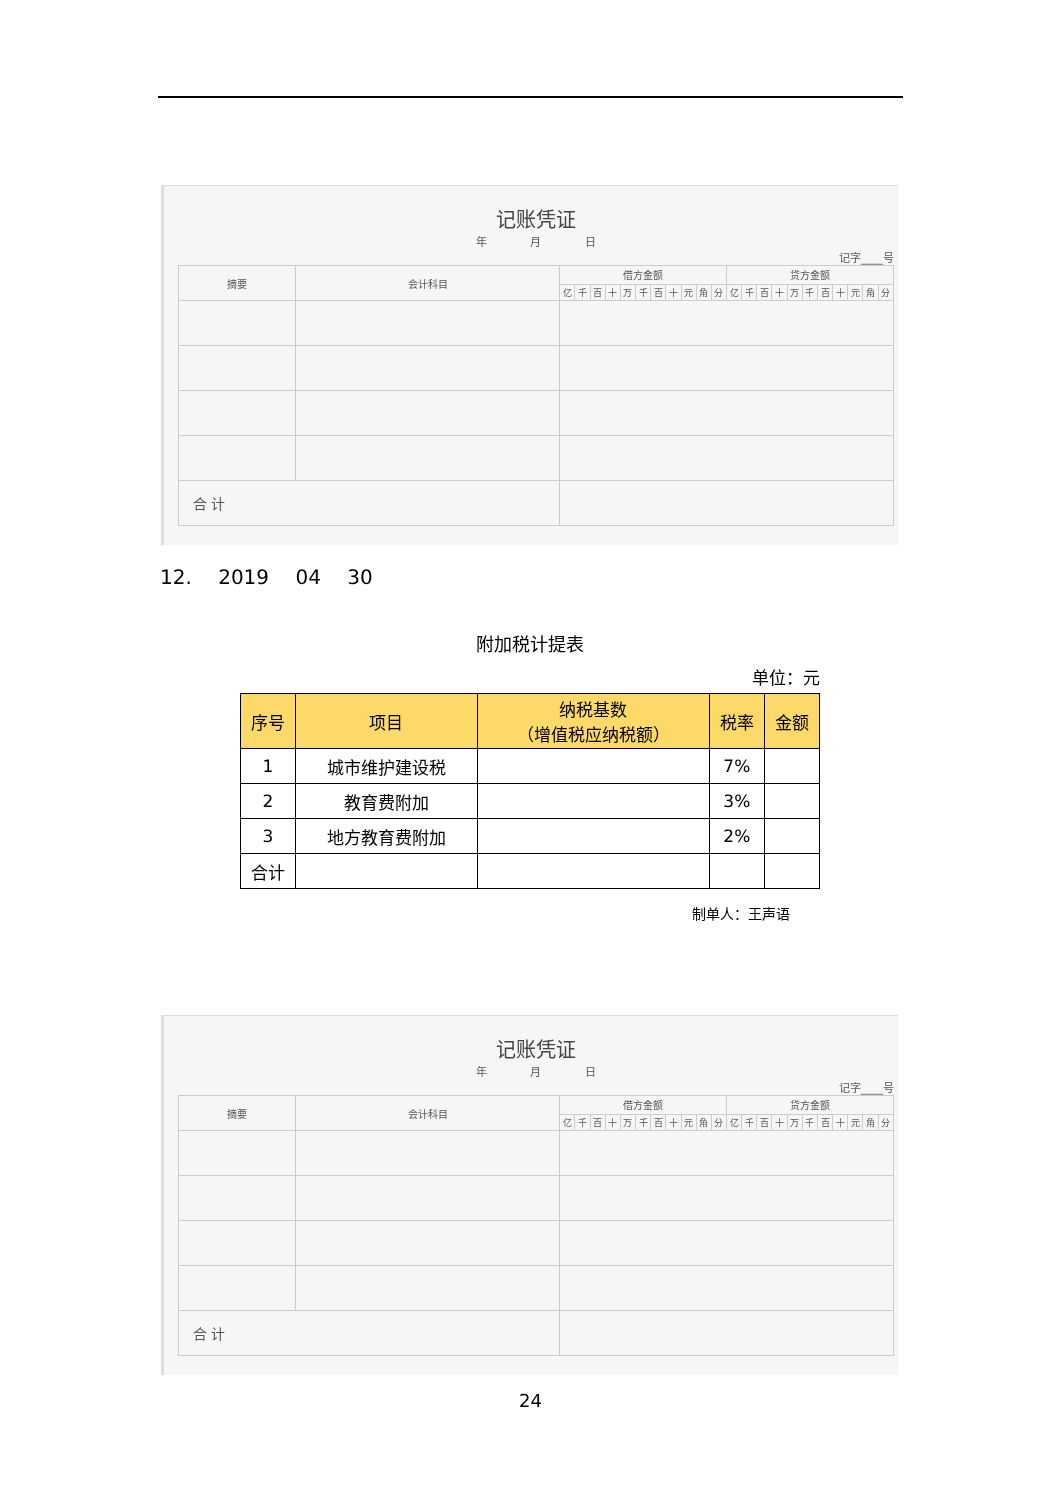记账凭证
年 月 日
记字____号
| 摘要 | 会计科目 | 借方金额 | | | | | | | | | | | 贷方金额 | | | | | | | | | | |
| | | 亿 | 千 | 百 | 十 | 万 | 千 | 百 | 十 | 元 | 角 | 分 | 亿 | 千 | 百 | 十 | 万 | 千 | 百 | 十 | 元 | 角 | 分 |
| 合 计 | | | | | | | | | | | | | | | | | | | | | | | |
12. 2019 04 30
附加税计提表
单位：元
| 序号 | 项目 | 纳税基数 （增值税应纳税额） | 税率 | 金额 |
| --- | --- | --- | --- | --- |
| 1 | 城市维护建设税 | | 7% | |
| 2 | 教育费附加 | | 3% | |
| 3 | 地方教育费附加 | | 2% | |
| 合计 | | | | |
制单人：王声语
记账凭证
年 月 日
记字____号
| 摘要 | 会计科目 | 借方金额 | | | | | | | | | | | 贷方金额 | | | | | | | | | | |
| | | 亿 | 千 | 百 | 十 | 万 | 千 | 百 | 十 | 元 | 角 | 分 | 亿 | 千 | 百 | 十 | 万 | 千 | 百 | 十 | 元 | 角 | 分 |
| 合 计 | | | | | | | | | | | | | | | | | | | | | | | |
24